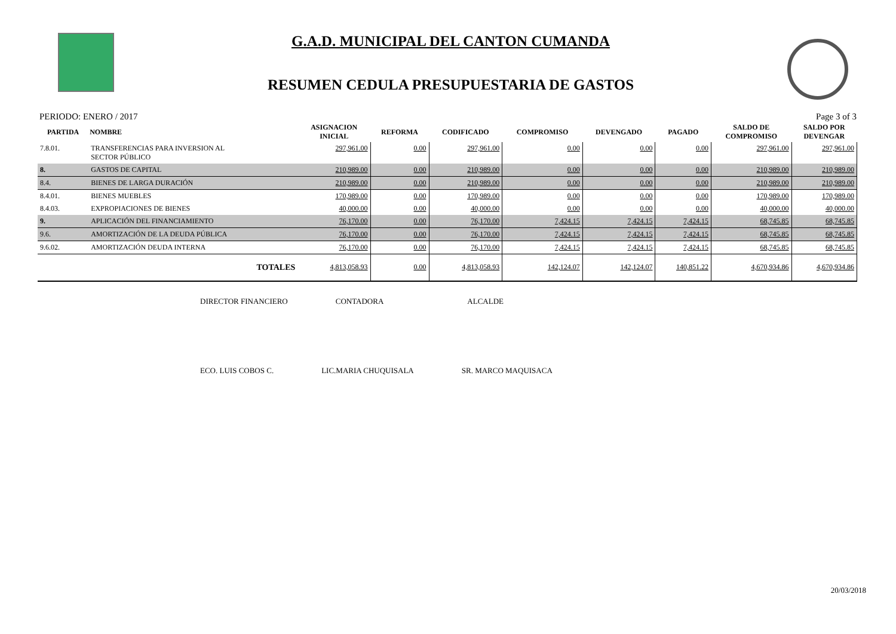G.A.D. MUNICIPAL DEL CANTON CUMANDA
RESUMEN CEDULA PRESUPUESTARIA DE GASTOS
PERIODO: ENERO / 2017 Page 3 of 3
| PARTIDA | NOMBRE | ASIGNACION INICIAL | REFORMA | CODIFICADO | COMPROMISO | DEVENGADO | PAGADO | SALDO DE COMPROMISO | SALDO POR DEVENGAR |
| --- | --- | --- | --- | --- | --- | --- | --- | --- | --- |
| 7.8.01. | TRANSFERENCIAS PARA INVERSION AL SECTOR PÚBLICO | 297,961.00 | 0.00 | 297,961.00 | 0.00 | 0.00 | 0.00 | 297,961.00 | 297,961.00 |
| 8. | GASTOS DE CAPITAL | 210,989.00 | 0.00 | 210,989.00 | 0.00 | 0.00 | 0.00 | 210,989.00 | 210,989.00 |
| 8.4. | BIENES DE LARGA DURACIÓN | 210,989.00 | 0.00 | 210,989.00 | 0.00 | 0.00 | 0.00 | 210,989.00 | 210,989.00 |
| 8.4.01. | BIENES MUEBLES | 170,989.00 | 0.00 | 170,989.00 | 0.00 | 0.00 | 0.00 | 170,989.00 | 170,989.00 |
| 8.4.03. | EXPROPIACIONES DE BIENES | 40,000.00 | 0.00 | 40,000.00 | 0.00 | 0.00 | 0.00 | 40,000.00 | 40,000.00 |
| 9. | APLICACIÓN DEL FINANCIAMIENTO | 76,170.00 | 0.00 | 76,170.00 | 7,424.15 | 7,424.15 | 7,424.15 | 68,745.85 | 68,745.85 |
| 9.6. | AMORTIZACIÓN DE LA DEUDA PÚBLICA | 76,170.00 | 0.00 | 76,170.00 | 7,424.15 | 7,424.15 | 7,424.15 | 68,745.85 | 68,745.85 |
| 9.6.02. | AMORTIZACIÓN DEUDA INTERNA | 76,170.00 | 0.00 | 76,170.00 | 7,424.15 | 7,424.15 | 7,424.15 | 68,745.85 | 68,745.85 |
| | TOTALES | 4,813,058.93 | 0.00 | 4,813,058.93 | 142,124.07 | 142,124.07 | 140,851.22 | 4,670,934.86 | 4,670,934.86 |
DIRECTOR FINANCIERO CONTADORA ALCALDE
ECO. LUIS COBOS C. LIC.MARIA CHUQUISALA SR. MARCO MAQUISACA
20/03/2018